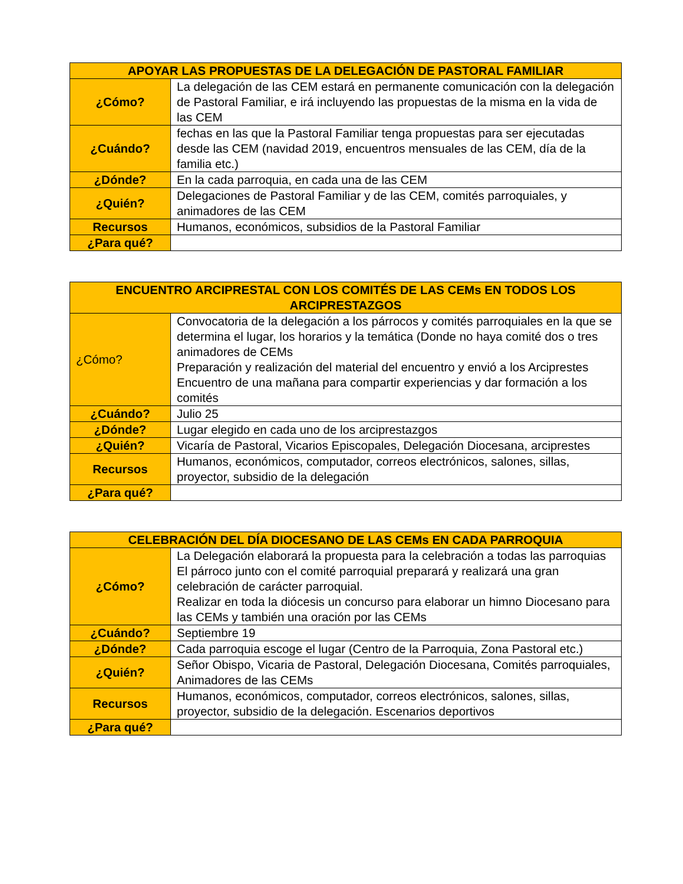| APOYAR LAS PROPUESTAS DE LA DELEGACIÓN DE PASTORAL FAMILIAR | |
| --- | --- |
| ¿Cómo? | La delegación de las CEM estará en permanente comunicación con la delegación de Pastoral Familiar, e irá incluyendo las propuestas de la misma en la vida de las CEM |
| ¿Cuándo? | fechas en las que la Pastoral Familiar tenga propuestas para ser ejecutadas desde las CEM (navidad 2019, encuentros mensuales de las CEM, día de la familia etc.) |
| ¿Dónde? | En la cada parroquia, en cada una de las CEM |
| ¿Quién? | Delegaciones de Pastoral Familiar y de las CEM, comités parroquiales, y animadores de las CEM |
| Recursos | Humanos, económicos, subsidios de la Pastoral Familiar |
| ¿Para qué? | |
| ENCUENTRO ARCIPRESTAL CON LOS COMITÉS DE LAS CEMs EN TODOS LOS ARCIPRESTAZGOS | |
| --- | --- |
| ¿Cómo? | Convocatoria de la delegación a los párrocos y comités parroquiales en la que se determina el lugar, los horarios y la temática (Donde no haya comité dos o tres animadores de CEMs Preparación y realización del material del encuentro y envió a los Arciprestes Encuentro de una mañana para compartir experiencias y dar formación a los comités |
| ¿Cuándo? | Julio 25 |
| ¿Dónde? | Lugar elegido en cada uno de los arciprestazgos |
| ¿Quién? | Vicaría de Pastoral, Vicarios Episcopales, Delegación Diocesana, arciprestes |
| Recursos | Humanos, económicos, computador, correos electrónicos, salones, sillas, proyector, subsidio de la delegación |
| ¿Para qué? | |
| CELEBRACIÓN DEL DÍA DIOCESANO DE LAS CEMs EN CADA PARROQUIA | |
| --- | --- |
| ¿Cómo? | La Delegación elaborará la propuesta para la celebración a todas las parroquias El párroco junto con el comité parroquial preparará y realizará una gran celebración de carácter parroquial. Realizar en toda la diócesis un concurso para elaborar un himno Diocesano para las CEMs y también una oración por las CEMs |
| ¿Cuándo? | Septiembre 19 |
| ¿Dónde? | Cada parroquia escoge el lugar (Centro de la Parroquia, Zona Pastoral etc.) |
| ¿Quién? | Señor Obispo, Vicaria de Pastoral, Delegación Diocesana, Comités parroquiales, Animadores de las CEMs |
| Recursos | Humanos, económicos, computador, correos electrónicos, salones, sillas, proyector, subsidio de la delegación. Escenarios deportivos |
| ¿Para qué? | |